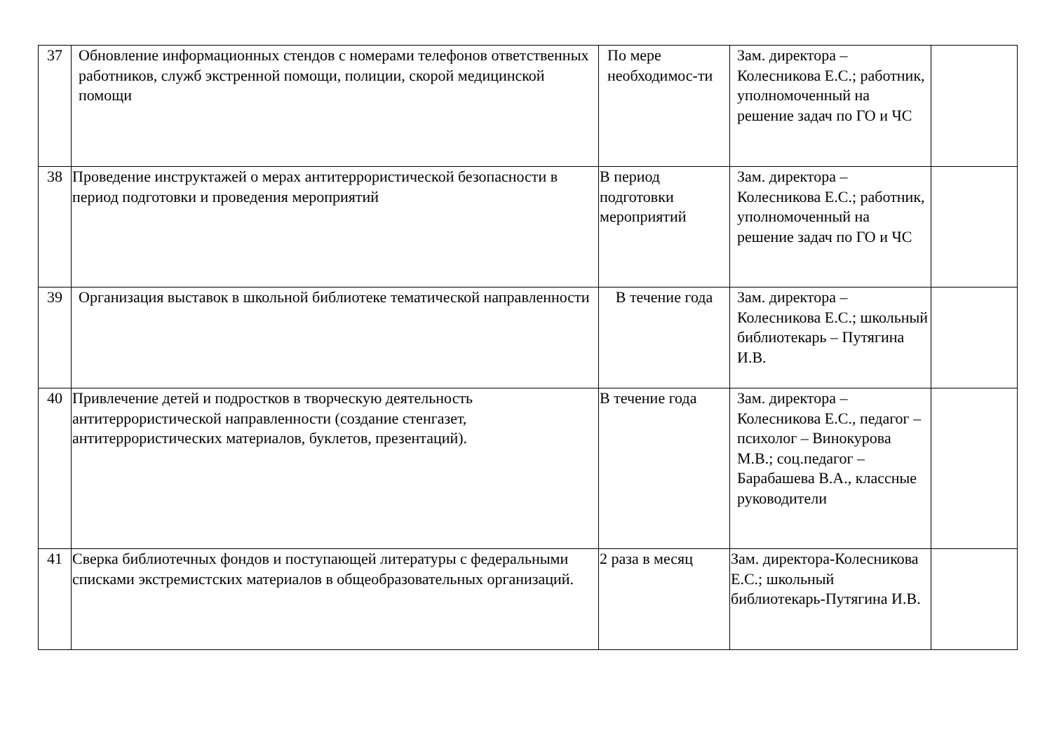| 37 | Обновление информационных стендов с номерами телефонов ответственных работников, служб экстренной помощи, полиции, скорой медицинской помощи | По мере необходимос-ти | Зам. директора – Колесникова Е.С.; работник, уполномоченный на решение задач по ГО и ЧС | |
| 38 | Проведение инструктажей о мерах антитеррористической безопасности в период подготовки и проведения мероприятий | В период подготовки мероприятий | Зам. директора – Колесникова Е.С.; работник, уполномоченный на решение задач по ГО и ЧС | |
| 39 | Организация выставок в школьной библиотеке тематической направленности | В течение года | Зам. директора – Колесникова Е.С.; школьный библиотекарь – Путягина И.В. | |
| 40 | Привлечение детей и подростков в творческую деятельность антитеррористической направленности (создание стенгазет, антитеррористических материалов, буклетов, презентаций). | В течение года | Зам. директора – Колесникова Е.С., педагог – психолог – Винокурова М.В.; соц.педагог – Барабашева В.А., классные руководители | |
| 41 | Сверка библиотечных фондов и поступающей литературы с федеральными списками экстремистских материалов в общеобразовательных организаций. | 2 раза в месяц | Зам. директора-Колесникова Е.С.; школьный библиотекарь-Путягина И.В. | |